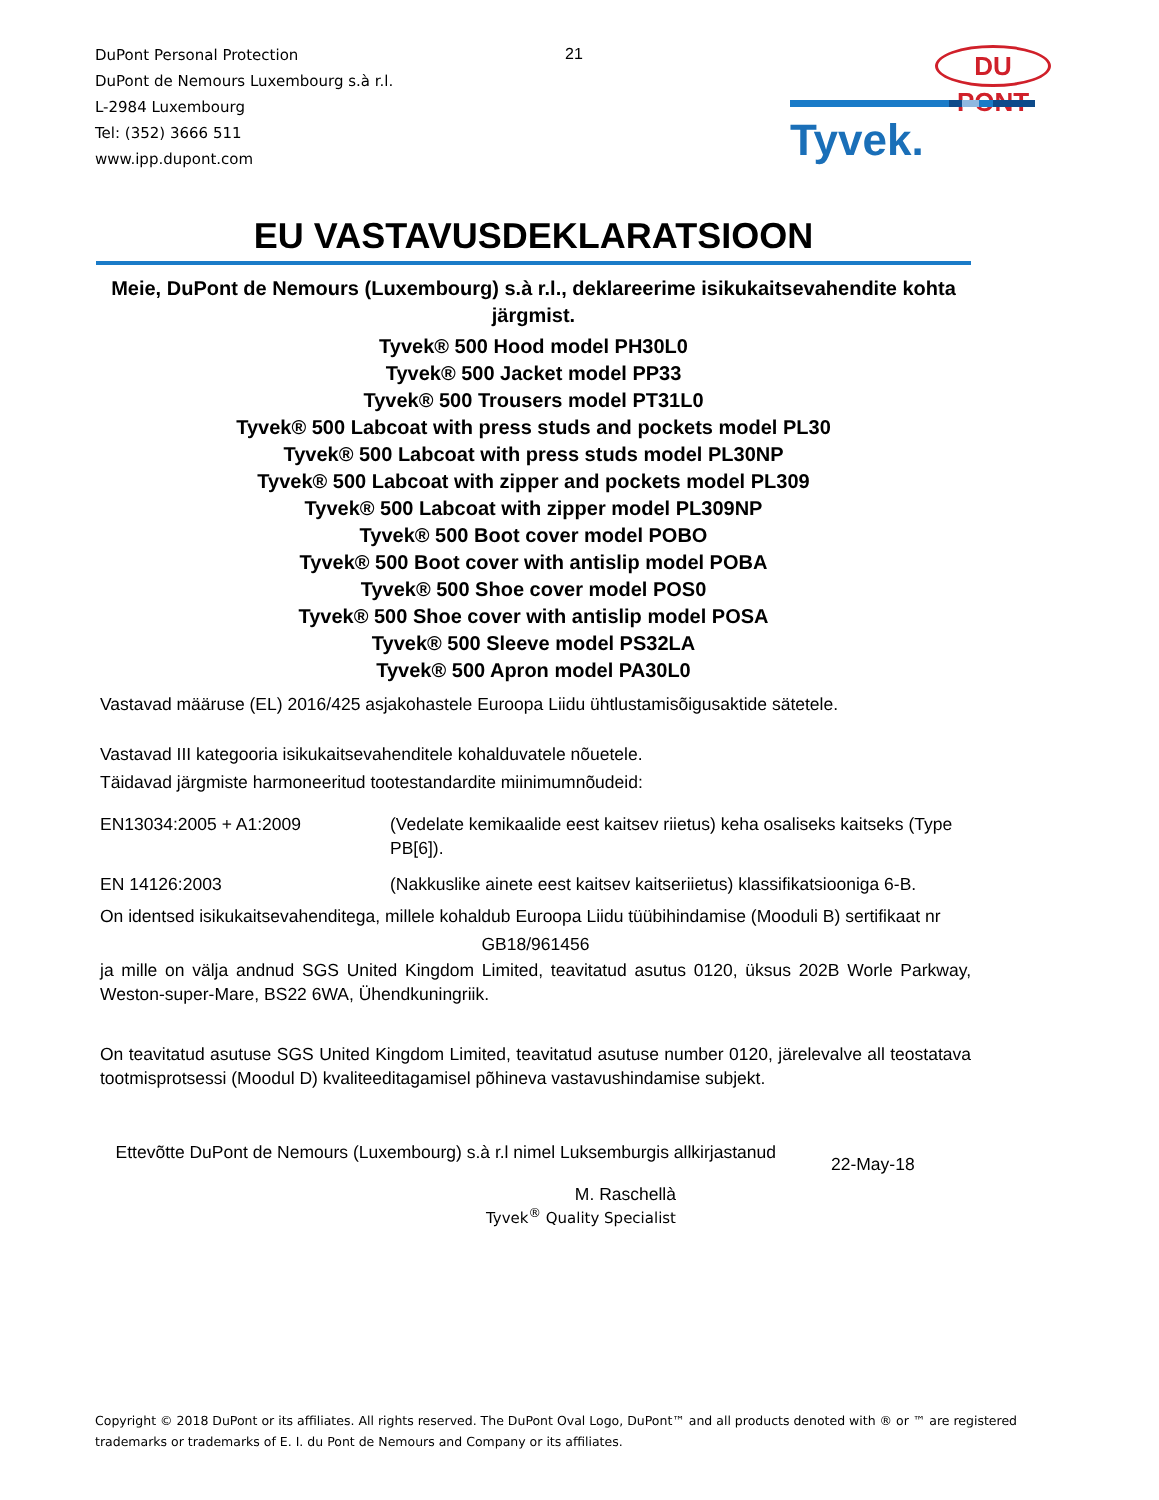DuPont Personal Protection
DuPont de Nemours Luxembourg s.à r.l.
L-2984 Luxembourg
Tel: (352) 3666 511
www.ipp.dupont.com
21 DU PONT
Tyvek.
EU VASTAVUSDEKLARATSIOON
Meie, DuPont de Nemours (Luxembourg) s.à r.l., deklareerime isikukaitsevahendite kohta järgmist.
Tyvek® 500 Hood model PH30L0
Tyvek® 500 Jacket model PP33
Tyvek® 500 Trousers model PT31L0
Tyvek® 500 Labcoat with press studs and pockets model PL30
Tyvek® 500 Labcoat with press studs model PL30NP
Tyvek® 500 Labcoat with zipper and pockets model PL309
Tyvek® 500 Labcoat with zipper model PL309NP
Tyvek® 500 Boot cover model POBO
Tyvek® 500 Boot cover with antislip model POBA
Tyvek® 500 Shoe cover model POS0
Tyvek® 500 Shoe cover with antislip model POSA
Tyvek® 500 Sleeve model PS32LA
Tyvek® 500 Apron model PA30L0
Vastavad määruse (EL) 2016/425 asjakohastele Euroopa Liidu ühtlustamisõigusaktide sätetele.
Vastavad III kategooria isikukaitsevahenditele kohalduvatele nõuetele.
Täidavad järgmiste harmoneeritud tootestandardite miinimumnõudeid:
EN13034:2005 + A1:2009 (Vedelate kemikaalide eest kaitsev riietus) keha osaliseks kaitseks (Type PB[6]).
EN 14126:2003 (Nakkuslike ainete eest kaitsev kaitseriietus) klassifikatsiooniga 6-B.
On identsed isikukaitsevahenditega, millele kohaldub Euroopa Liidu tüübihindamise (Mooduli B) sertifikaat nr
GB18/961456
ja mille on välja andnud SGS United Kingdom Limited, teavitatud asutus 0120, üksus 202B Worle Parkway, Weston-super-Mare, BS22 6WA, Ühendkuningriik.
On teavitatud asutuse SGS United Kingdom Limited, teavitatud asutuse number 0120, järelevalve all teostatava tootmisprotsessi (Moodul D) kvaliteeditagamisel põhineva vastavushindamise subjekt.
Ettevõtte DuPont de Nemours (Luxembourg) s.à r.l nimel Luksemburgis allkirjastanud
22-May-18
M. Raschellà
Tyvek<sup>®</sup> Quality Specialist
Copyright © 2018 DuPont or its affiliates. All rights reserved. The DuPont Oval Logo, DuPont™ and all products denoted with ® or ™ are registered trademarks or trademarks of E. I. du Pont de Nemours and Company or its affiliates.